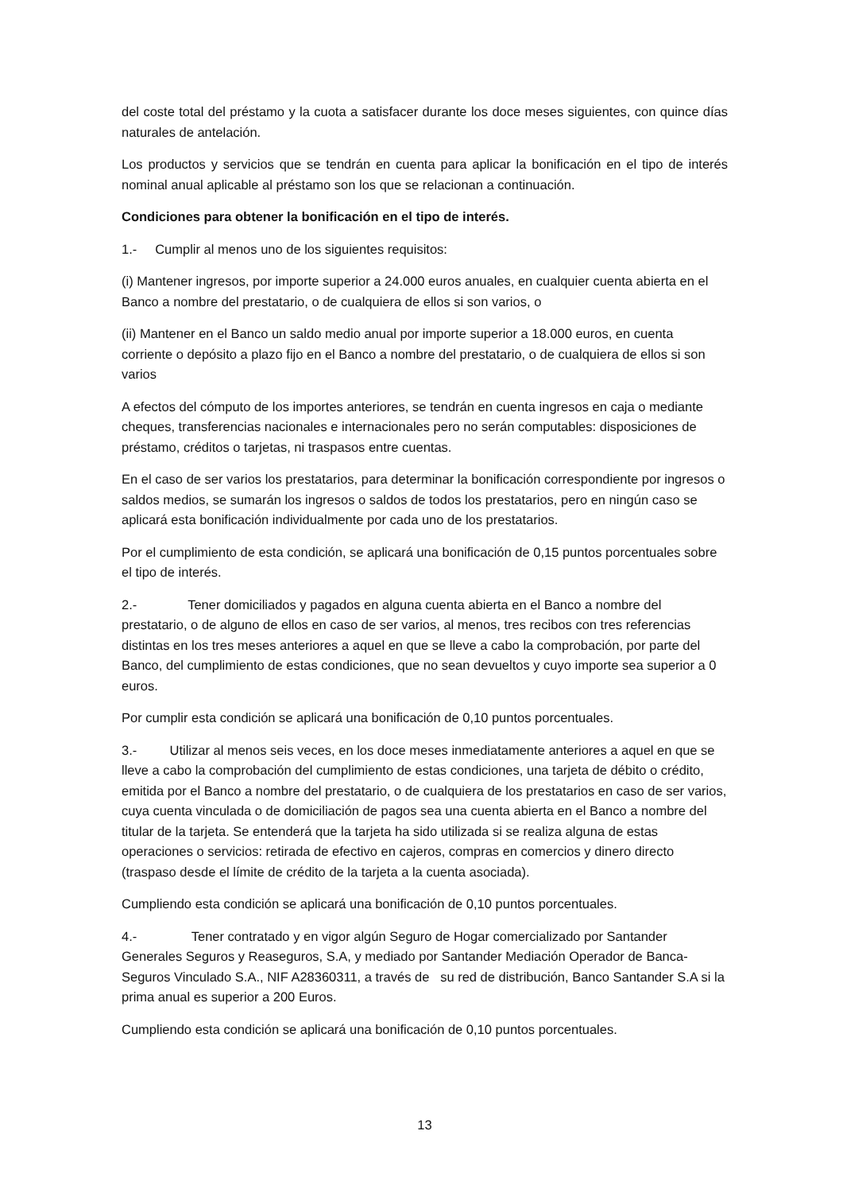del coste total del préstamo y la cuota a satisfacer durante los doce meses siguientes, con quince días naturales de antelación.
Los productos y servicios que se tendrán en cuenta para aplicar la bonificación en el tipo de interés nominal anual aplicable al préstamo son los que se relacionan a continuación.
Condiciones para obtener la bonificación en el tipo de interés.
1.- Cumplir al menos uno de los siguientes requisitos:
(i) Mantener ingresos, por importe superior a 24.000 euros anuales, en cualquier cuenta abierta en el Banco a nombre del prestatario, o de cualquiera de ellos si son varios, o
(ii) Mantener en el Banco un saldo medio anual por importe superior a 18.000 euros, en cuenta corriente o depósito a plazo fijo en el Banco a nombre del prestatario, o de cualquiera de ellos si son varios
A efectos del cómputo de los importes anteriores, se tendrán en cuenta ingresos en caja o mediante cheques, transferencias nacionales e internacionales pero no serán computables: disposiciones de préstamo, créditos o tarjetas, ni traspasos entre cuentas.
En el caso de ser varios los prestatarios, para determinar la bonificación correspondiente por ingresos o saldos medios, se sumarán los ingresos o saldos de todos los prestatarios, pero en ningún caso se aplicará esta bonificación individualmente por cada uno de los prestatarios.
Por el cumplimiento de esta condición, se aplicará una bonificación de 0,15 puntos porcentuales sobre el tipo de interés.
2.- Tener domiciliados y pagados en alguna cuenta abierta en el Banco a nombre del prestatario, o de alguno de ellos en caso de ser varios, al menos, tres recibos con tres referencias distintas en los tres meses anteriores a aquel en que se lleve a cabo la comprobación, por parte del Banco, del cumplimiento de estas condiciones, que no sean devueltos y cuyo importe sea superior a 0 euros.
Por cumplir esta condición se aplicará una bonificación de 0,10 puntos porcentuales.
3.- Utilizar al menos seis veces, en los doce meses inmediatamente anteriores a aquel en que se lleve a cabo la comprobación del cumplimiento de estas condiciones, una tarjeta de débito o crédito, emitida por el Banco a nombre del prestatario, o de cualquiera de los prestatarios en caso de ser varios, cuya cuenta vinculada o de domiciliación de pagos sea una cuenta abierta en el Banco a nombre del titular de la tarjeta. Se entenderá que la tarjeta ha sido utilizada si se realiza alguna de estas operaciones o servicios: retirada de efectivo en cajeros, compras en comercios y dinero directo (traspaso desde el límite de crédito de la tarjeta a la cuenta asociada).
Cumpliendo esta condición se aplicará una bonificación de 0,10 puntos porcentuales.
4.- Tener contratado y en vigor algún Seguro de Hogar comercializado por Santander Generales Seguros y Reaseguros, S.A, y mediado por Santander Mediación Operador de Banca-Seguros Vinculado S.A., NIF A28360311, a través de su red de distribución, Banco Santander S.A si la prima anual es superior a 200 Euros.
Cumpliendo esta condición se aplicará una bonificación de 0,10 puntos porcentuales.
13